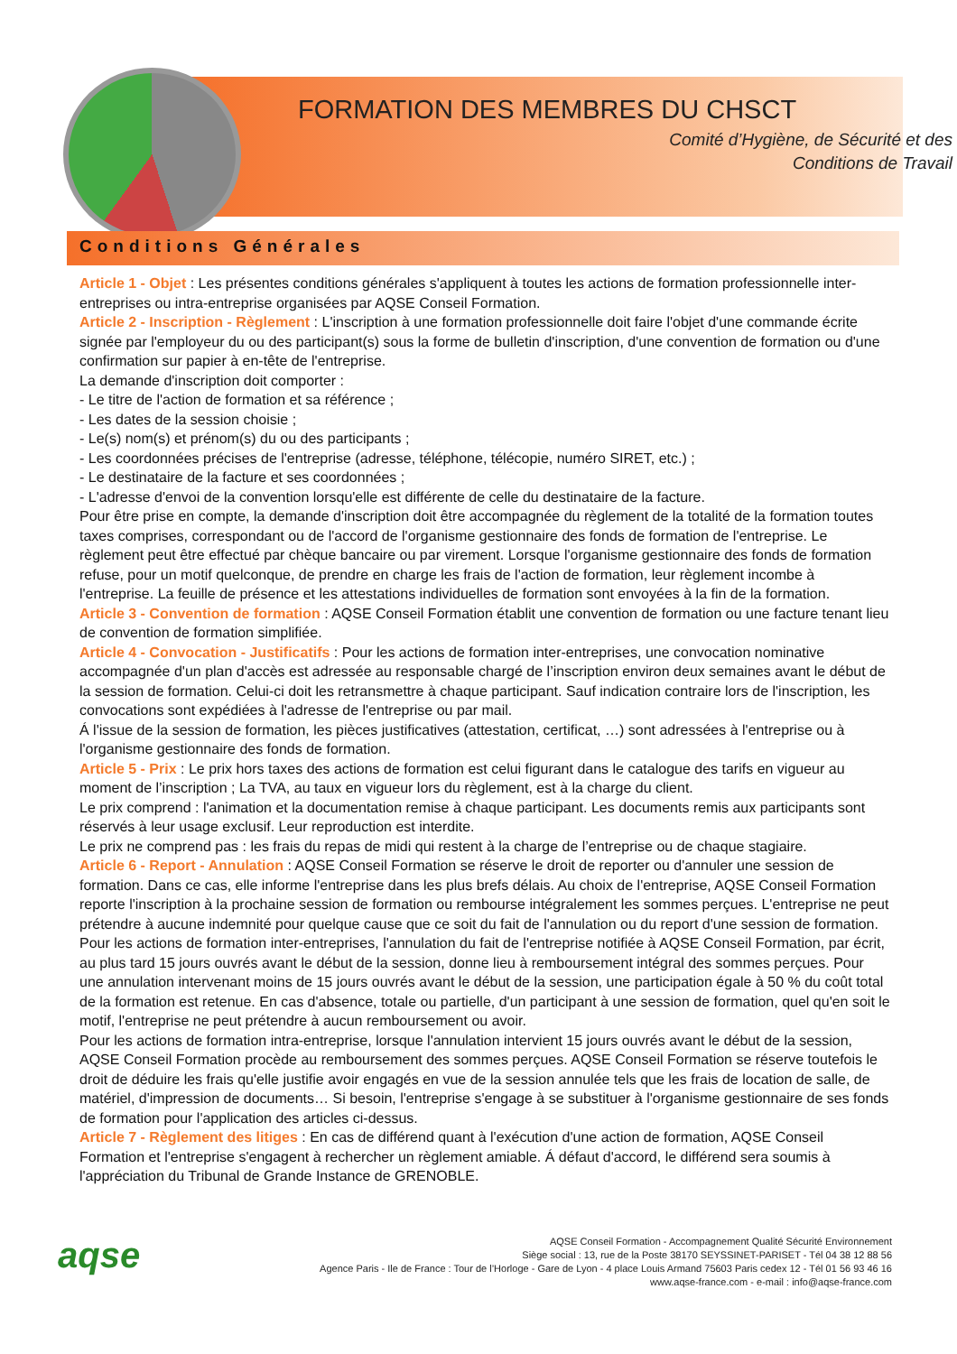FORMATION DES MEMBRES DU CHSCT
Comité d’Hygiène, de Sécurité et des
Conditions de Travail
Conditions Générales
Article 1 - Objet : Les présentes conditions générales s'appliquent à toutes les actions de formation professionnelle inter-entreprises ou intra-entreprise organisées par AQSE Conseil Formation.
Article 2 - Inscription - Règlement : L'inscription à une formation professionnelle doit faire l'objet d'une commande écrite signée par l'employeur du ou des participant(s) sous la forme de bulletin d'inscription, d'une convention de formation ou d'une confirmation sur papier à en-tête de l'entreprise.
La demande d'inscription doit comporter :
- Le titre de l'action de formation et sa référence ;
- Les dates de la session choisie ;
- Le(s) nom(s) et prénom(s) du ou des participants ;
- Les coordonnées précises de l'entreprise (adresse, téléphone, télécopie, numéro SIRET, etc.) ;
- Le destinataire de la facture et ses coordonnées ;
- L'adresse d'envoi de la convention lorsqu'elle est différente de celle du destinataire de la facture.
Pour être prise en compte, la demande d'inscription doit être accompagnée du règlement de la totalité de la formation toutes taxes comprises, correspondant ou de l'accord de l'organisme gestionnaire des fonds de formation de l'entreprise. Le règlement peut être effectué par chèque bancaire ou par virement. Lorsque l'organisme gestionnaire des fonds de formation refuse, pour un motif quelconque, de prendre en charge les frais de l'action de formation, leur règlement incombe à l'entreprise. La feuille de présence et les attestations individuelles de formation sont envoyées à la fin de la formation.
Article 3 - Convention de formation : AQSE Conseil Formation établit une convention de formation ou une facture tenant lieu de convention de formation simplifiée.
Article 4 - Convocation - Justificatifs : Pour les actions de formation inter-entreprises, une convocation nominative accompagnée d'un plan d'accès est adressée au responsable chargé de l’inscription environ deux semaines avant le début de la session de formation. Celui-ci doit les retransmettre à chaque participant. Sauf indication contraire lors de l'inscription, les convocations sont expédiées à l'adresse de l'entreprise ou par mail.
Á l'issue de la session de formation, les pièces justificatives (attestation, certificat, …) sont adressées à l'entreprise ou à l'organisme gestionnaire des fonds de formation.
Article 5 - Prix : Le prix hors taxes des actions de formation est celui figurant dans le catalogue des tarifs en vigueur au moment de l’inscription ; La TVA, au taux en vigueur lors du règlement, est à la charge du client.
Le prix comprend : l'animation et la documentation remise à chaque participant. Les documents remis aux participants sont réservés à leur usage exclusif. Leur reproduction est interdite.
Le prix ne comprend pas : les frais du repas de midi qui restent à la charge de l’entreprise ou de chaque stagiaire.
Article 6 - Report - Annulation : AQSE Conseil Formation se réserve le droit de reporter ou d'annuler une session de formation. Dans ce cas, elle informe l'entreprise dans les plus brefs délais. Au choix de l'entreprise, AQSE Conseil Formation reporte l'inscription à la prochaine session de formation ou rembourse intégralement les sommes perçues. L'entreprise ne peut prétendre à aucune indemnité pour quelque cause que ce soit du fait de l'annulation ou du report d'une session de formation.
Pour les actions de formation inter-entreprises, l'annulation du fait de l'entreprise notifiée à AQSE Conseil Formation, par écrit, au plus tard 15 jours ouvrés avant le début de la session, donne lieu à remboursement intégral des sommes perçues. Pour une annulation intervenant moins de 15 jours ouvrés avant le début de la session, une participation égale à 50 % du coût total de la formation est retenue. En cas d'absence, totale ou partielle, d'un participant à une session de formation, quel qu'en soit le motif, l'entreprise ne peut prétendre à aucun remboursement ou avoir.
Pour les actions de formation intra-entreprise, lorsque l'annulation intervient 15 jours ouvrés avant le début de la session, AQSE Conseil Formation procède au remboursement des sommes perçues. AQSE Conseil Formation se réserve toutefois le droit de déduire les frais qu'elle justifie avoir engagés en vue de la session annulée tels que les frais de location de salle, de matériel, d'impression de documents… Si besoin, l'entreprise s'engage à se substituer à l'organisme gestionnaire de ses fonds de formation pour l'application des articles ci-dessus.
Article 7 - Règlement des litiges : En cas de différend quant à l'exécution d'une action de formation, AQSE Conseil Formation et l'entreprise s'engagent à rechercher un règlement amiable. Á défaut d'accord, le différend sera soumis à l'appréciation du Tribunal de Grande Instance de GRENOBLE.
aqse
AQSE Conseil Formation - Accompagnement Qualité Sécurité Environnement
Siège social : 13, rue de la Poste 38170 SEYSSINET-PARISET - Tél 04 38 12 88 56
Agence Paris - Ile de France : Tour de l’Horloge - Gare de Lyon - 4 place Louis Armand 75603 Paris cedex 12 - Tél 01 56 93 46 16
www.aqse-france.com - e-mail : info@aqse-france.com